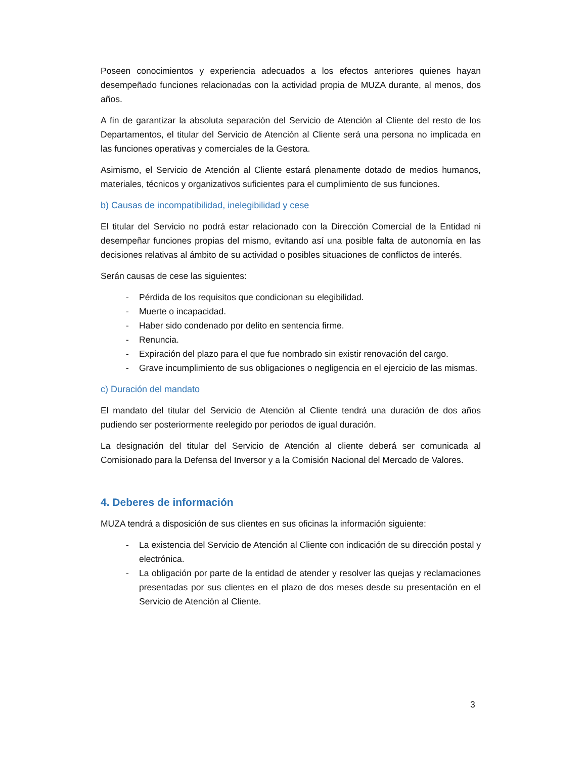Poseen conocimientos y experiencia adecuados a los efectos anteriores quienes hayan desempeñado funciones relacionadas con la actividad propia de MUZA durante, al menos, dos años.
A fin de garantizar la absoluta separación del Servicio de Atención al Cliente del resto de los Departamentos, el titular del Servicio de Atención al Cliente será una persona no implicada en las funciones operativas y comerciales de la Gestora.
Asimismo, el Servicio de Atención al Cliente estará plenamente dotado de medios humanos, materiales, técnicos y organizativos suficientes para el cumplimiento de sus funciones.
b) Causas de incompatibilidad, inelegibilidad y cese
El titular del Servicio no podrá estar relacionado con la Dirección Comercial de la Entidad ni desempeñar funciones propias del mismo, evitando así una posible falta de autonomía en las decisiones relativas al ámbito de su actividad o posibles situaciones de conflictos de interés.
Serán causas de cese las siguientes:
- Pérdida de los requisitos que condicionan su elegibilidad.
- Muerte o incapacidad.
- Haber sido condenado por delito en sentencia firme.
- Renuncia.
- Expiración del plazo para el que fue nombrado sin existir renovación del cargo.
- Grave incumplimiento de sus obligaciones o negligencia en el ejercicio de las mismas.
c) Duración del mandato
El mandato del titular del Servicio de Atención al Cliente tendrá una duración de dos años pudiendo ser posteriormente reelegido por periodos de igual duración.
La designación del titular del Servicio de Atención al cliente deberá ser comunicada al Comisionado para la Defensa del Inversor y a la Comisión Nacional del Mercado de Valores.
4. Deberes de información
MUZA tendrá a disposición de sus clientes en sus oficinas la información siguiente:
- La existencia del Servicio de Atención al Cliente con indicación de su dirección postal y electrónica.
- La obligación por parte de la entidad de atender y resolver las quejas y reclamaciones presentadas por sus clientes en el plazo de dos meses desde su presentación en el Servicio de Atención al Cliente.
3